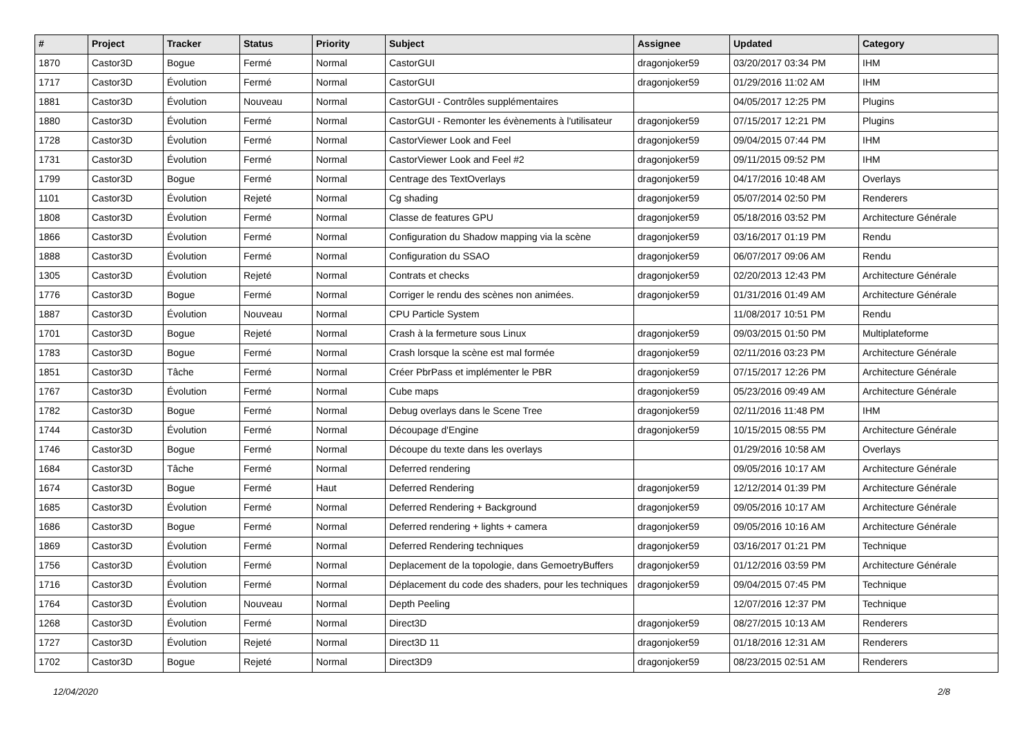| # | Project | Tracker | Status | Priority | Subject | Assignee | Updated | Category |
| --- | --- | --- | --- | --- | --- | --- | --- | --- |
| 1870 | Castor3D | Bogue | Fermé | Normal | CastorGUI | dragonjoker59 | 03/20/2017 03:34 PM | IHM |
| 1717 | Castor3D | Évolution | Fermé | Normal | CastorGUI | dragonjoker59 | 01/29/2016 11:02 AM | IHM |
| 1881 | Castor3D | Évolution | Nouveau | Normal | CastorGUI - Contrôles supplémentaires | | 04/05/2017 12:25 PM | Plugins |
| 1880 | Castor3D | Évolution | Fermé | Normal | CastorGUI - Remonter les évènements à l'utilisateur | dragonjoker59 | 07/15/2017 12:21 PM | Plugins |
| 1728 | Castor3D | Évolution | Fermé | Normal | CastorViewer Look and Feel | dragonjoker59 | 09/04/2015 07:44 PM | IHM |
| 1731 | Castor3D | Évolution | Fermé | Normal | CastorViewer Look and Feel #2 | dragonjoker59 | 09/11/2015 09:52 PM | IHM |
| 1799 | Castor3D | Bogue | Fermé | Normal | Centrage des TextOverlays | dragonjoker59 | 04/17/2016 10:48 AM | Overlays |
| 1101 | Castor3D | Évolution | Rejeté | Normal | Cg shading | dragonjoker59 | 05/07/2014 02:50 PM | Renderers |
| 1808 | Castor3D | Évolution | Fermé | Normal | Classe de features GPU | dragonjoker59 | 05/18/2016 03:52 PM | Architecture Générale |
| 1866 | Castor3D | Évolution | Fermé | Normal | Configuration du Shadow mapping via la scène | dragonjoker59 | 03/16/2017 01:19 PM | Rendu |
| 1888 | Castor3D | Évolution | Fermé | Normal | Configuration du SSAO | dragonjoker59 | 06/07/2017 09:06 AM | Rendu |
| 1305 | Castor3D | Évolution | Rejeté | Normal | Contrats et checks | dragonjoker59 | 02/20/2013 12:43 PM | Architecture Générale |
| 1776 | Castor3D | Bogue | Fermé | Normal | Corriger le rendu des scènes non animées. | dragonjoker59 | 01/31/2016 01:49 AM | Architecture Générale |
| 1887 | Castor3D | Évolution | Nouveau | Normal | CPU Particle System | | 11/08/2017 10:51 PM | Rendu |
| 1701 | Castor3D | Bogue | Rejeté | Normal | Crash à la fermeture sous Linux | dragonjoker59 | 09/03/2015 01:50 PM | Multiplateforme |
| 1783 | Castor3D | Bogue | Fermé | Normal | Crash lorsque la scène est mal formée | dragonjoker59 | 02/11/2016 03:23 PM | Architecture Générale |
| 1851 | Castor3D | Tâche | Fermé | Normal | Créer PbrPass et implémenter le PBR | dragonjoker59 | 07/15/2017 12:26 PM | Architecture Générale |
| 1767 | Castor3D | Évolution | Fermé | Normal | Cube maps | dragonjoker59 | 05/23/2016 09:49 AM | Architecture Générale |
| 1782 | Castor3D | Bogue | Fermé | Normal | Debug overlays dans le Scene Tree | dragonjoker59 | 02/11/2016 11:48 PM | IHM |
| 1744 | Castor3D | Évolution | Fermé | Normal | Découpage d'Engine | dragonjoker59 | 10/15/2015 08:55 PM | Architecture Générale |
| 1746 | Castor3D | Bogue | Fermé | Normal | Découpe du texte dans les overlays | | 01/29/2016 10:58 AM | Overlays |
| 1684 | Castor3D | Tâche | Fermé | Normal | Deferred rendering | | 09/05/2016 10:17 AM | Architecture Générale |
| 1674 | Castor3D | Bogue | Fermé | Haut | Deferred Rendering | dragonjoker59 | 12/12/2014 01:39 PM | Architecture Générale |
| 1685 | Castor3D | Évolution | Fermé | Normal | Deferred Rendering + Background | dragonjoker59 | 09/05/2016 10:17 AM | Architecture Générale |
| 1686 | Castor3D | Bogue | Fermé | Normal | Deferred rendering + lights + camera | dragonjoker59 | 09/05/2016 10:16 AM | Architecture Générale |
| 1869 | Castor3D | Évolution | Fermé | Normal | Deferred Rendering techniques | dragonjoker59 | 03/16/2017 01:21 PM | Technique |
| 1756 | Castor3D | Évolution | Fermé | Normal | Deplacement de la topologie, dans GemoetryBuffers | dragonjoker59 | 01/12/2016 03:59 PM | Architecture Générale |
| 1716 | Castor3D | Évolution | Fermé | Normal | Déplacement du code des shaders, pour les techniques | dragonjoker59 | 09/04/2015 07:45 PM | Technique |
| 1764 | Castor3D | Évolution | Nouveau | Normal | Depth Peeling | | 12/07/2016 12:37 PM | Technique |
| 1268 | Castor3D | Évolution | Fermé | Normal | Direct3D | dragonjoker59 | 08/27/2015 10:13 AM | Renderers |
| 1727 | Castor3D | Évolution | Rejeté | Normal | Direct3D 11 | dragonjoker59 | 01/18/2016 12:31 AM | Renderers |
| 1702 | Castor3D | Bogue | Rejeté | Normal | Direct3D9 | dragonjoker59 | 08/23/2015 02:51 AM | Renderers |
12/04/2020 2/8